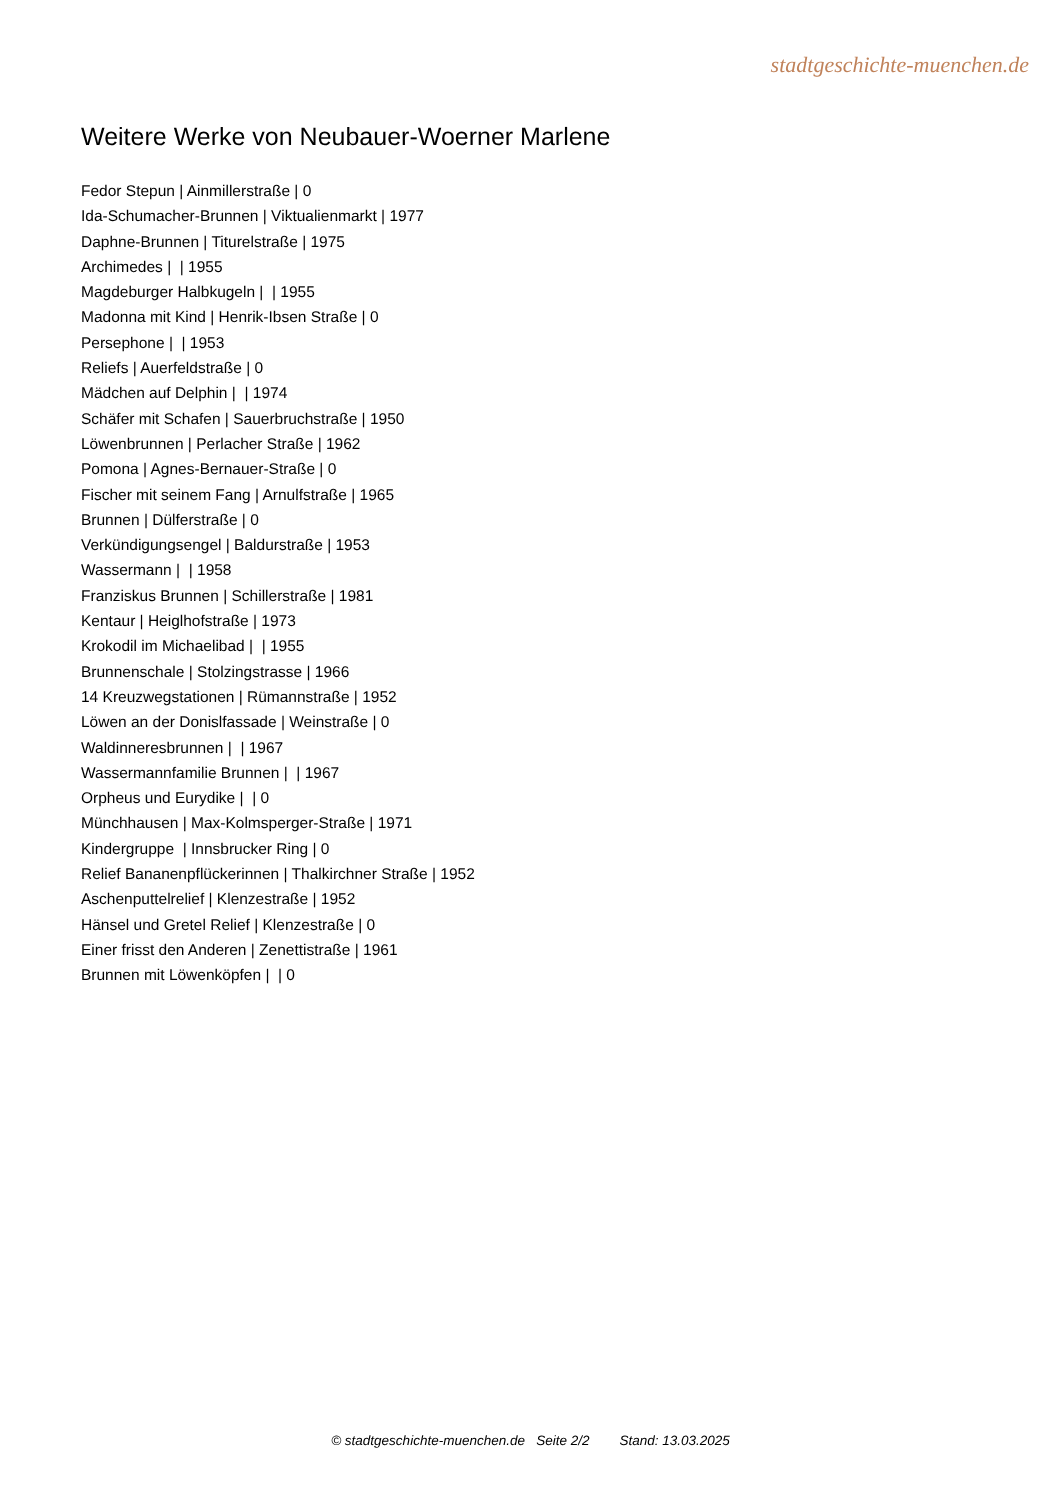stadtgeschichte-muenchen.de
Weitere Werke von Neubauer-Woerner Marlene
Fedor Stepun | Ainmillerstraße | 0
Ida-Schumacher-Brunnen | Viktualienmarkt | 1977
Daphne-Brunnen | Titurelstraße | 1975
Archimedes | | 1955
Magdeburger Halbkugeln | | 1955
Madonna mit Kind | Henrik-Ibsen Straße | 0
Persephone | | 1953
Reliefs | Auerfeldstraße | 0
Mädchen auf Delphin | | 1974
Schäfer mit Schafen | Sauerbruchstraße | 1950
Löwenbrunnen | Perlacher Straße | 1962
Pomona | Agnes-Bernauer-Straße | 0
Fischer mit seinem Fang | Arnulfstraße | 1965
Brunnen | Dülferstraße | 0
Verkündigungsengel | Baldurstraße | 1953
Wassermann | | 1958
Franziskus Brunnen | Schillerstraße | 1981
Kentaur | Heiglhofstraße | 1973
Krokodil im Michaelibad | | 1955
Brunnenschale | Stolzingstrasse | 1966
14 Kreuzwegstationen | Rümannstraße | 1952
Löwen an der Donislfassade | Weinstraße | 0
Waldinneresbrunnen | | 1967
Wassermannfamilie Brunnen | | 1967
Orpheus und Eurydike | | 0
Münchhausen | Max-Kolmsperger-Straße | 1971
Kindergruppe | Innsbrucker Ring | 0
Relief Bananenpflückerinnen | Thalkirchner Straße | 1952
Aschenputtelrelief | Klenzestraße | 1952
Hänsel und Gretel Relief | Klenzestraße | 0
Einer frisst den Anderen | Zenettistraße | 1961
Brunnen mit Löwenköpfen | | 0
© stadtgeschichte-muenchen.de Seite 2/2 Stand: 13.03.2025